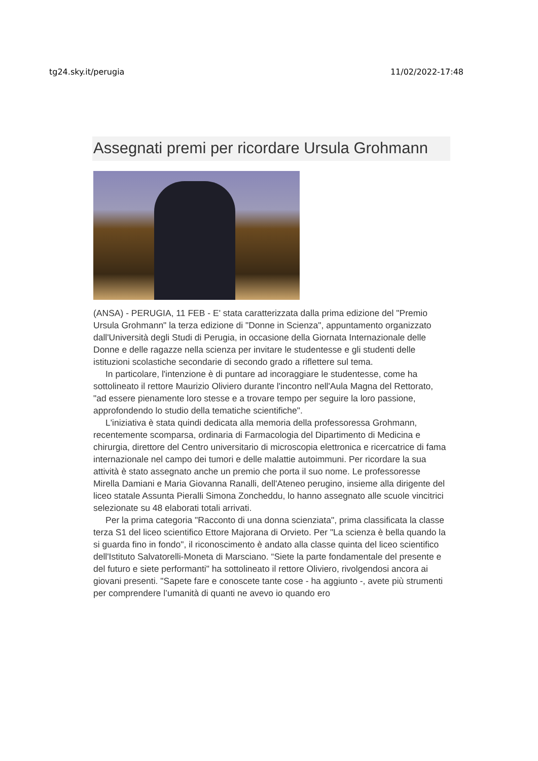tg24.sky.it/perugia 11/02/2022-17:48
Assegnati premi per ricordare Ursula Grohmann
(ANSA) - PERUGIA, 11 FEB - E' stata caratterizzata dalla prima edizione del "Premio Ursula Grohmann" la terza edizione di "Donne in Scienza", appuntamento organizzato dall'Università degli Studi di Perugia, in occasione della Giornata Internazionale delle Donne e delle ragazze nella scienza per invitare le studentesse e gli studenti delle istituzioni scolastiche secondarie di secondo grado a riflettere sul tema.
In particolare, l'intenzione è di puntare ad incoraggiare le studentesse, come ha sottolineato il rettore Maurizio Oliviero durante l'incontro nell'Aula Magna del Rettorato, "ad essere pienamente loro stesse e a trovare tempo per seguire la loro passione, approfondendo lo studio della tematiche scientifiche".
L'iniziativa è stata quindi dedicata alla memoria della professoressa Grohmann, recentemente scomparsa, ordinaria di Farmacologia del Dipartimento di Medicina e chirurgia, direttore del Centro universitario di microscopia elettronica e ricercatrice di fama internazionale nel campo dei tumori e delle malattie autoimmuni. Per ricordare la sua attività è stato assegnato anche un premio che porta il suo nome. Le professoresse Mirella Damiani e Maria Giovanna Ranalli, dell'Ateneo perugino, insieme alla dirigente del liceo statale Assunta Pieralli Simona Zoncheddu, lo hanno assegnato alle scuole vincitrici selezionate su 48 elaborati totali arrivati.
Per la prima categoria "Racconto di una donna scienziata", prima classificata la classe terza S1 del liceo scientifico Ettore Majorana di Orvieto. Per "La scienza è bella quando la si guarda fino in fondo", il riconoscimento è andato alla classe quinta del liceo scientifico dell'Istituto Salvatorelli-Moneta di Marsciano. “Siete la parte fondamentale del presente e del futuro e siete performanti" ha sottolineato il rettore Oliviero, rivolgendosi ancora ai giovani presenti. "Sapete fare e conoscete tante cose - ha aggiunto -, avete più strumenti per comprendere l’umanità di quanti ne avevo io quando ero